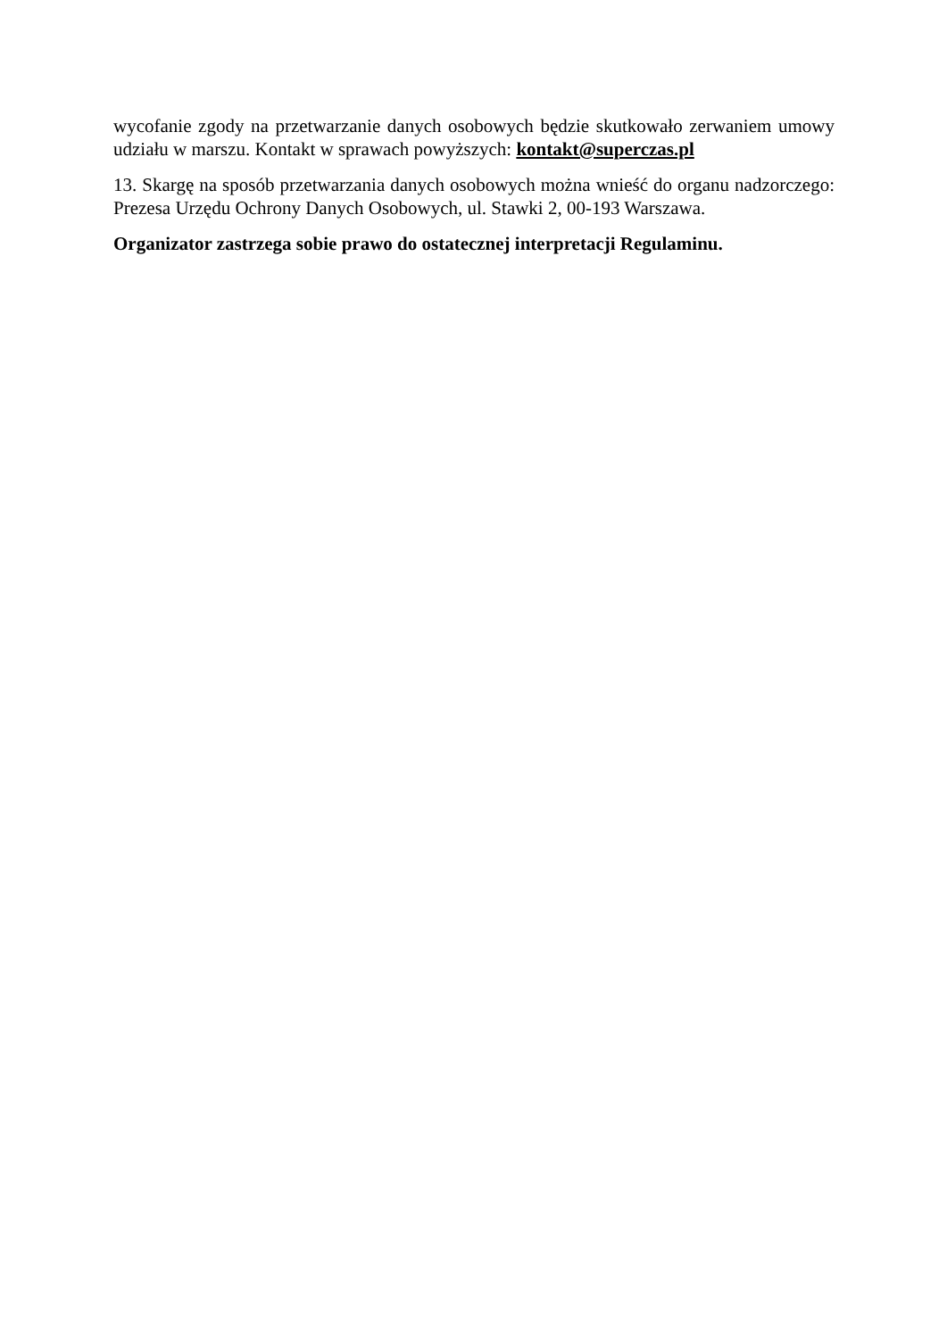wycofanie zgody na przetwarzanie danych osobowych będzie skutkowało zerwaniem umowy udziału w marszu. Kontakt w sprawach powyższych: kontakt@superczas.pl
13. Skargę na sposób przetwarzania danych osobowych można wnieść do organu nadzorczego: Prezesa Urzędu Ochrony Danych Osobowych, ul. Stawki 2, 00-193 Warszawa.
Organizator zastrzega sobie prawo do ostatecznej interpretacji Regulaminu.